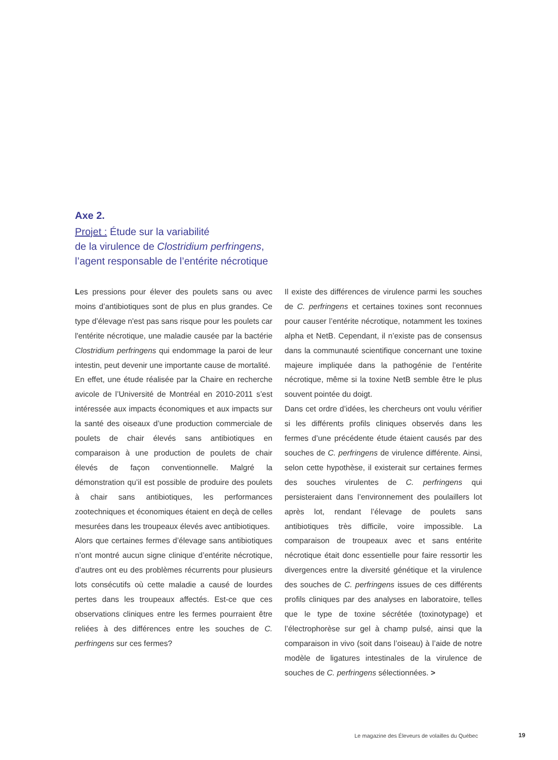Axe 2.
Projet : Étude sur la variabilité
de la virulence de Clostridium perfringens,
l’agent responsable de l’entérite nécrotique
Les pressions pour élever des poulets sans ou avec moins d’antibiotiques sont de plus en plus grandes. Ce type d’élevage n'est pas sans risque pour les poulets car l'entérite nécrotique, une maladie causée par la bactérie Clostridium perfringens qui endommage la paroi de leur intestin, peut devenir une importante cause de mortalité.
En effet, une étude réalisée par la Chaire en recherche avicole de l’Université de Montréal en 2010-2011 s’est intéressée aux impacts économiques et aux impacts sur la santé des oiseaux d’une production commerciale de poulets de chair élevés sans antibiotiques en comparaison à une production de poulets de chair élevés de façon conventionnelle. Malgré la démonstration qu’il est possible de produire des poulets à chair sans antibiotiques, les performances zootechniques et économiques étaient en deçà de celles mesurées dans les troupeaux élevés avec antibiotiques.
Alors que certaines fermes d’élevage sans antibiotiques n’ont montré aucun signe clinique d’entérite nécrotique, d’autres ont eu des problèmes récurrents pour plusieurs lots consécutifs où cette maladie a causé de lourdes pertes dans les troupeaux affectés. Est-ce que ces observations cliniques entre les fermes pourraient être reliées à des différences entre les souches de C. perfringens sur ces fermes?
Il existe des différences de virulence parmi les souches de C. perfringens et certaines toxines sont reconnues pour causer l’entérite nécrotique, notamment les toxines alpha et NetB. Cependant, il n’existe pas de consensus dans la communauté scientifique concernant une toxine majeure impliquée dans la pathogénie de l’entérite nécrotique, même si la toxine NetB semble être le plus souvent pointée du doigt.
Dans cet ordre d’idées, les chercheurs ont voulu vérifier si les différents profils cliniques observés dans les fermes d’une précédente étude étaient causés par des souches de C. perfringens de virulence différente. Ainsi, selon cette hypothèse, il existerait sur certaines fermes des souches virulentes de C. perfringens qui persisteraient dans l’environnement des poulaillers lot après lot, rendant l’élevage de poulets sans antibiotiques très difficile, voire impossible. La comparaison de troupeaux avec et sans entérite nécrotique était donc essentielle pour faire ressortir les divergences entre la diversité génétique et la virulence des souches de C. perfringens issues de ces différents profils cliniques par des analyses en laboratoire, telles que le type de toxine sécrétée (toxinotypage) et l’électrophorèse sur gel à champ pulsé, ainsi que la comparaison in vivo (soit dans l’oiseau) à l’aide de notre modèle de ligatures intestinales de la virulence de souches de C. perfringens sélectionnées. >
Le magazine des Éleveurs de volailles du Québec
19